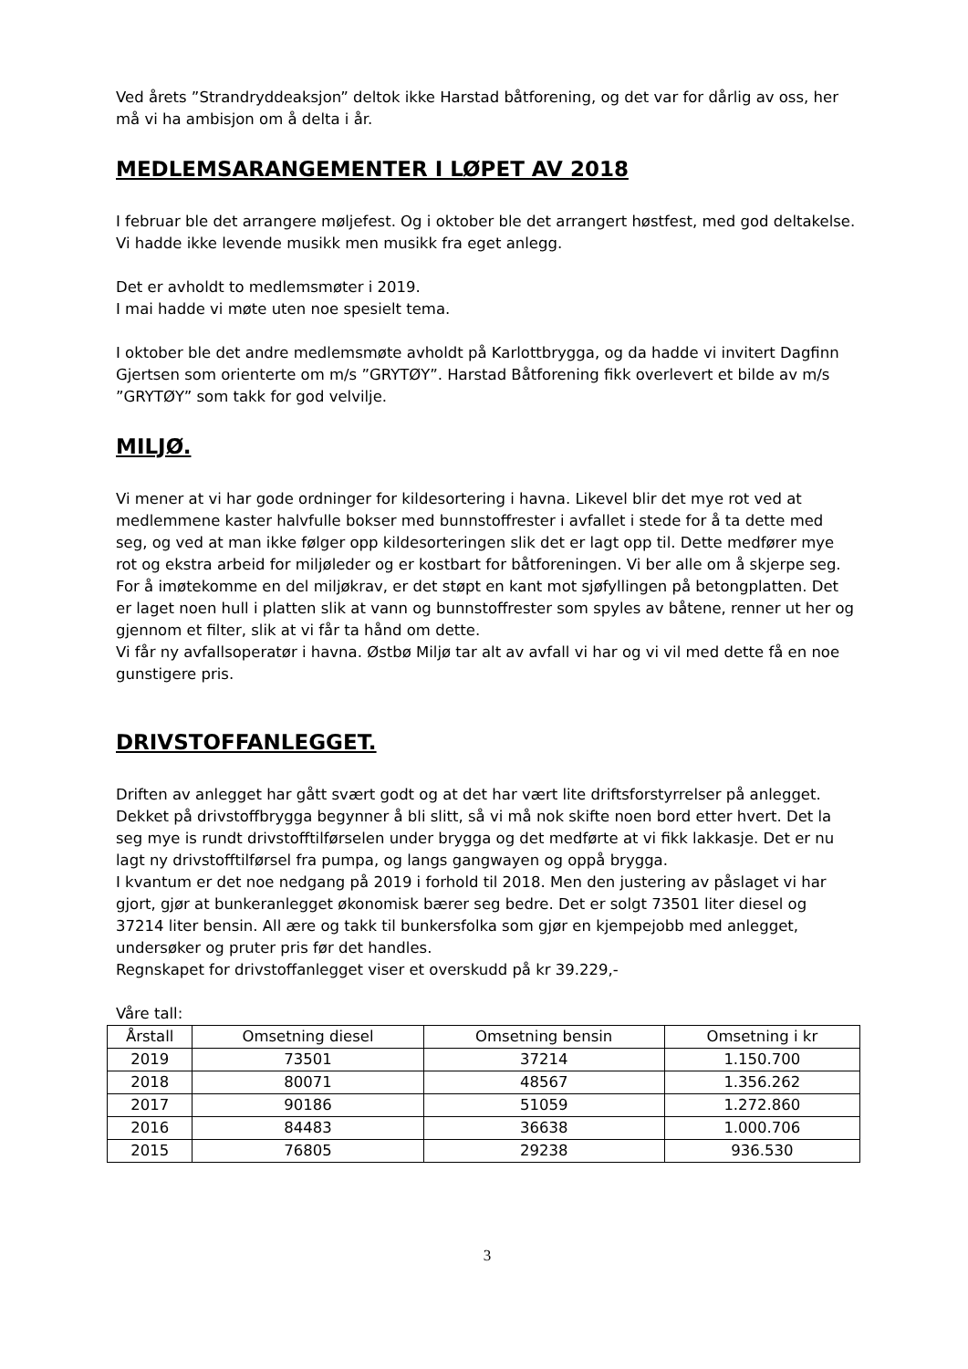Ved årets ”Strandryddeaksjon” deltok ikke Harstad båtforening, og det var for dårlig av oss, her må vi ha ambisjon om å delta i år.
MEDLEMSARANGEMENTER I LØPET AV 2018
I februar ble det arrangere møljefest. Og i oktober ble det arrangert høstfest, med god deltakelse. Vi hadde ikke levende musikk men musikk fra eget anlegg.
Det er avholdt to medlemsmøter i 2019.
I mai hadde vi møte uten noe spesielt tema.
I oktober ble det andre medlemsmøte avholdt på Karlottbrygga, og da hadde vi invitert Dagfinn Gjertsen som orienterte om m/s ”GRYTØY”. Harstad Båtforening fikk overlevert et bilde av m/s ”GRYTØY” som takk for god velvilje.
MILJØ.
Vi mener at vi har gode ordninger for kildesortering i havna. Likevel blir det mye rot ved at medlemmene kaster halvfulle bokser med bunnstoffrester i avfallet i stede for å ta dette med seg, og ved at man ikke følger opp kildesorteringen slik det er lagt opp til. Dette medfører mye rot og ekstra arbeid for miljøleder og er kostbart for båtforeningen. Vi ber alle om å skjerpe seg.
For å imøtekomme en del miljøkrav, er det støpt en kant mot sjøfyllingen på betongplatten. Det er laget noen hull i platten slik at vann og bunnstoffrester som spyles av båtene, renner ut her og gjennom et filter, slik at vi får ta hånd om dette.
Vi får ny avfallsoperatør i havna. Østbø Miljø tar alt av avfall vi har og vi vil med dette få en noe gunstigere pris.
DRIVSTOFFANLEGGET.
Driften av anlegget har gått svært godt og at det har vært lite driftsforstyrrelser på anlegget. Dekket på drivstoffbrygga begynner å bli slitt, så vi må nok skifte noen bord etter hvert. Det la seg mye is rundt drivstofftilførselen under brygga og det medførte at vi fikk lakkasje. Det er nu lagt ny drivstofftilførsel fra pumpa, og langs gangwayen og oppå brygga.
I kvantum er det noe nedgang på 2019 i forhold til 2018. Men den justering av påslaget vi har gjort, gjør at bunkeranlegget økonomisk bærer seg bedre. Det er solgt 73501 liter diesel og 37214 liter bensin. All ære og takk til bunkersfolka som gjør en kjempejobb med anlegget, undersøker og pruter pris før det handles.
Regnskapet for drivstoffanlegget viser et overskudd på kr 39.229,-
Våre tall:
| Årstall | Omsetning diesel | Omsetning bensin | Omsetning i kr |
| --- | --- | --- | --- |
| 2019 | 73501 | 37214 | 1.150.700 |
| 2018 | 80071 | 48567 | 1.356.262 |
| 2017 | 90186 | 51059 | 1.272.860 |
| 2016 | 84483 | 36638 | 1.000.706 |
| 2015 | 76805 | 29238 | 936.530 |
3